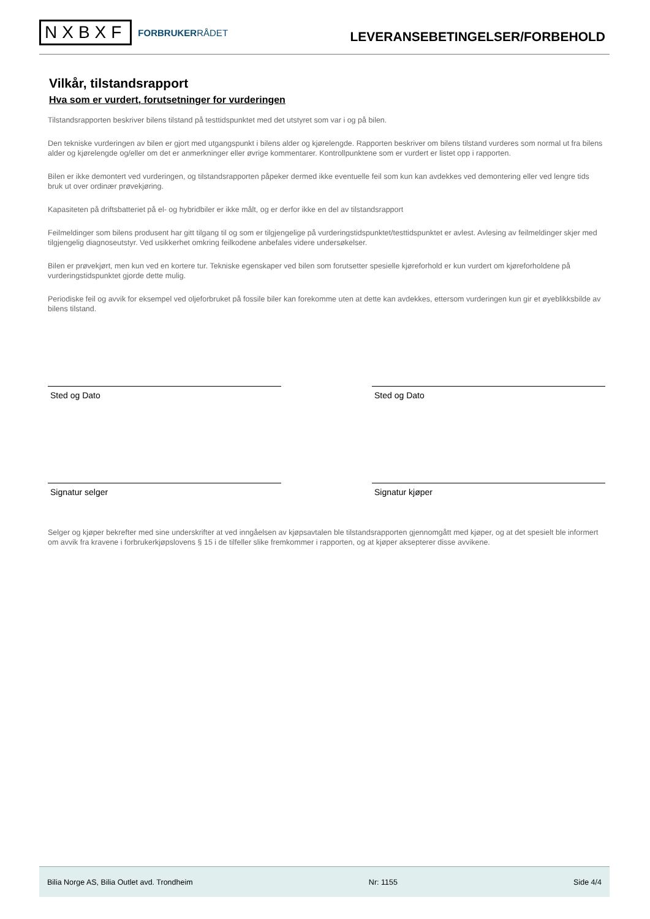NXBXF
FORBRUKERRÅDET
LEVERANSEBETINGELSER/FORBEHOLD
Vilkår, tilstandsrapport
Hva som er vurdert, forutsetninger for vurderingen
Tilstandsrapporten beskriver bilens tilstand på testtidspunktet med det utstyret som var i og på bilen.
Den tekniske vurderingen av bilen er gjort med utgangspunkt i bilens alder og kjørelengde. Rapporten beskriver om bilens tilstand vurderes som normal ut fra bilens alder og kjørelengde og/eller om det er anmerkninger eller øvrige kommentarer. Kontrollpunktene som er vurdert er listet opp i rapporten.
Bilen er ikke demontert ved vurderingen, og tilstandsrapporten påpeker dermed ikke eventuelle feil som kun kan avdekkes ved demontering eller ved lengre tids bruk ut over ordinær prøvekjøring.
Kapasiteten på driftsbatteriet på el- og hybridbiler er ikke målt, og er derfor ikke en del av tilstandsrapport
Feilmeldinger som bilens produsent har gitt tilgang til og som er tilgjengelige på vurderingstidspunktet/testtidspunktet er avlest. Avlesing av feilmeldinger skjer med tilgjengelig diagnoseutstyr. Ved usikkerhet omkring feilkodene anbefales videre undersøkelser.
Bilen er prøvekjørt, men kun ved en kortere tur. Tekniske egenskaper ved bilen som forutsetter spesielle kjøreforhold er kun vurdert om kjøreforholdene på vurderingstidspunktet gjorde dette mulig.
Periodiske feil og avvik for eksempel ved oljeforbruket på fossile biler kan forekomme uten at dette kan avdekkes, ettersom vurderingen kun gir et øyeblikksbilde av bilens tilstand.
Sted og Dato Sted og Dato
Signatur selger Signatur kjøper
Selger og kjøper bekrefter med sine underskrifter at ved inngåelsen av kjøpsavtalen ble tilstandsrapporten gjennomgått med kjøper, og at det spesielt ble informert om avvik fra kravene i forbrukerkjøpslovens § 15 i de tilfeller slike fremkommer i rapporten, og at kjøper aksepterer disse avvikene.
Bilia Norge AS, Bilia Outlet avd. Trondheim Nr: 1155 Side 4/4